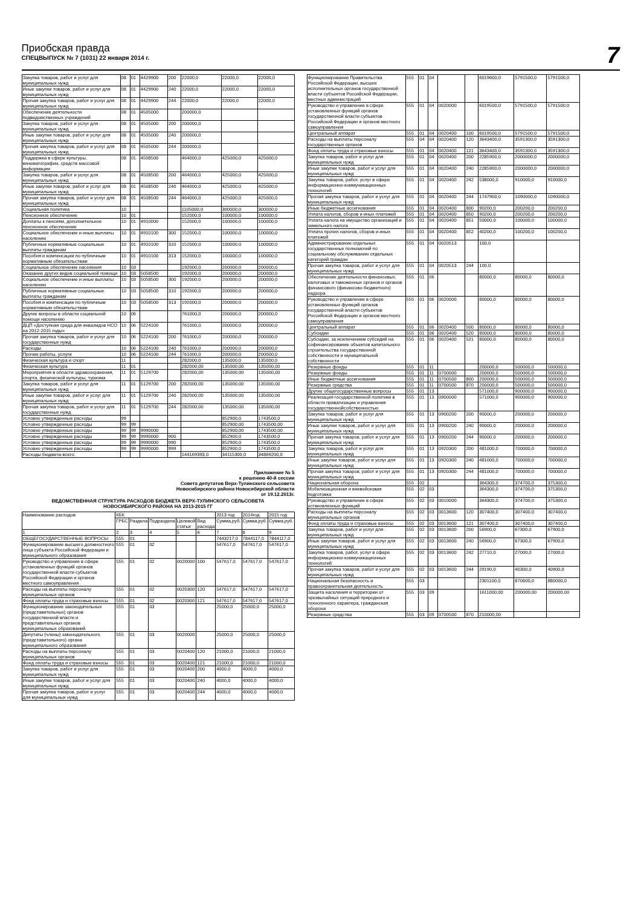Приобская правда
СПЕЦВЫПУСК № 7 (1031) 22 января 2014 г.
7
| Закупка товаров, работ и услуг для муниципальных нужд | 08 | 01 | 4429900 | 200 | 22000,0 | 22000,0 | 22000,0 |
| Иные закупки товаров, работ и услуг для муниципальных нужд | 08 | 01 | 4429900 | 240 | 22000,0 | 22000,0 | 22000,0 |
| Прочая закупка товаров, работ и услуг для муниципальных нужд | 08 | 01 | 4429900 | 244 | 22000,0 | 22000,0 | 22000,0 |
| Обеспечение деятельности подведомственных учреждений | 08 | 01 | 4505000 | | 200000,0 | | |
| Закупка товаров, работ и услуг для муниципальных нужд | 08 | 01 | 4505000 | 200 | 200000,0 | | |
| Иные закупки товаров, работ и услуг для муниципальных нужд | 08 | 01 | 4505000 | 240 | 200000,0 | | |
| Прочая закупка товаров, работ и услуг для муниципальных нужд | 08 | 01 | 4505000 | 244 | 200000,0 | | |
| Поддержка в сфере культуры, кинематографии, средств массовой информации | 08 | 01 | 4508500 | | 464000,0 | 425000,0 | 425000,0 |
| Закупка товаров, работ и услуг для муниципальных нужд | 08 | 01 | 4508500 | 200 | 464000,0 | 425000,0 | 425000,0 |
| Иные закупки товаров, работ и услуг для муниципальных нужд | 08 | 01 | 4508500 | 240 | 464000,0 | 425000,0 | 425000,0 |
| Прочая закупка товаров, работ и услуг для муниципальных нужд | 08 | 01 | 4508500 | 244 | 464000,0 | 425000,0 | 425000,0 |
| Социальная политика | 10 | | | | 1105000,0 | 300000,0 | 300000,0 |
| Пенсионное обеспечение | 10 | 01 | | | 152000,0 | 100000,0 | 100000,0 |
| Доплаты к пенсиям, дополнительное пенсионное обеспечение | 10 | 01 | 4910000 | | 152000,0 | 100000,0 | 100000,0 |
| Социальное обеспечение и иные выплаты населению | 10 | 01 | 4910100 | 300 | 152000,0 | 100000,0 | 100000,0 |
| Публичные нормативные социальные выплаты гражданам | 10 | 01 | 4910100 | 310 | 152000,0 | 100000,0 | 100000,0 |
| Пособия и компенсации по публичным нормативным обязательствам | 10 | 01 | 4910100 | 313 | 152000,0 | 100000,0 | 100000,0 |
| Социальное обеспечение населения | 10 | 03 | | | 192000,0 | 200000,0 | 200000,0 |
| Оказание других видов социальной помощи | 10 | 03 | 5058500 | | 192000,0 | 200000,0 | 200000,0 |
| Социальное обеспечение и иные выплаты населению | 10 | 03 | 5058500 | 300 | 192000,0 | 200000,0 | 200000,0 |
| Публичные нормативные социальные выплаты гражданам | 10 | 03 | 5058500 | 310 | 192000,0 | 200000,0 | 200000,0 |
| Пособия и компенсации по публичным нормативным обязательствам | 10 | 03 | 5058500 | 313 | 192000,0 | 200000,0 | 200000,0 |
| Другие вопросы в области социальной помощи населению | 10 | 06 | | | 761000,0 | 200000,0 | 200000,0 |
| ДЦП «Доступная среда для инвалидов НСО на 2012-2015 годы» | 10 | 06 | 5224100 | | 761000,0 | 200000,0 | 200000,0 |
| Прочая закупка товаров, работ и услуг для государственных нужд | 10 | 06 | 5224100 | 200 | 761000,0 | 200000,0 | 200000,0 |
| Расходы | 10 | 06 | 5224100 | 240 | 761000,0 | 200000,0 | 200000,0 |
| Прочие работы, услуги | 10 | 06 | 5224100 | 244 | 761000,0 | 200000,0 | 200000,0 |
| Физическая культура и спорт | 11 | | | | 282000,0 | 135000,0 | 135000,0 |
| Физическая культура | 11 | 01 | | | 282000,00 | 135000,00 | 135000,00 |
| Мероприятия в области здравоохранения, спорта, физической культуры, туризма | 11 | 01 | 5129700 | | 282000,00 | 135000,00 | 135000,00 |
| Закупка товаров, работ и услуг для муниципальных нужд | 11 | 01 | 5129700 | 200 | 282000,00 | 135000,00 | 135000,00 |
| Иные закупки товаров, работ и услуг для муниципальных нужд | 11 | 01 | 5129700 | 240 | 282000,00 | 135000,00 | 135000,00 |
| Прочая закупка товаров, работ и услуг для государственных нужд | 11 | 01 | 5129700 | 244 | 282000,00 | 135000,00 | 135000,00 |
| Условно утвержденные расходы | 99 | | | | | 852900,0 | 1743500,0 |
| Условно утвержденные расходы | 99 | 99 | | | | 852900,00 | 1743500,00 |
| Условно утвержденные расходы | 99 | 99 | 9990000 | | | 852900,00 | 1743500,00 |
| Условно утвержденные расходы | 99 | 99 | 9990000 | 900 | | 852900,0 | 1743500,0 |
| Условно утвержденные расходы | 99 | 99 | 9990000 | 990 | | 852900,0 | 1743500,0 |
| Условно утвержденные расходы | 99 | 99 | 9990000 | 999 | | 852900,0 | 1743500,0 |
| Расходы бюджета-всего: | | | | | 144169393,0 | 34115300,0 | 34869200,0 |
Приложение № 5
к решению 40-й сессии
Совета депутатов Верх-Тулинского сельсовета
Новосибирского района Новосибирской области
от 19.12.2013г.
ВЕДОМСТВЕННАЯ СТРУКТУРА РАСХОДОВ БЮДЖЕТА ВЕРХ-ТУЛИНСКОГО СЕЛЬСОВЕТА
НОВОСИБИРСКОГО РАЙОНА НА 2013-2015 ГГ
| Наименование расходов | КБК | | | | | 2013 год | 2014год | 2015 год |
| --- | --- | --- | --- | --- | --- | --- | --- | --- |
| | ГРБС | Раздела | Подраздела | Целевой статьи | Вид расхода | Сумма,руб. | Сумма,руб. | Сумма,руб. |
| 1 | 2 | 3 | 4 | 5 | 6 | 7 | 8 | 9 |
| ОБЩЕГОСУДАРСТВЕННЫЕ ВОПРОСЫ | 555 | 01 | | | | 7443217,0 | 7844117,0 | 7844117,0 |
| Функционирование высшего должностного лица субъекта Российской Федерации и муниципального образования | 555 | 01 | 02 | | | 547617,0 | 547617,0 | 547617,0 |
| Руководство и управление в сфере установленных функций органов государственной власти субъектов Российской Федерации и органов местного самоуправления | 555 | 01 | 02 | 0020000 | 100 | 547617,0 | 547617,0 | 547617,0 |
| Расходы на выплаты персоналу муниципальных органов | 555 | 01 | 02 | 0020300 | 120 | 547617,0 | 547617,0 | 547617,0 |
| Фонд оплаты труда и страховые взносы | 555 | 01 | 02 | 0020300 | 121 | 547617,0 | 547617,0 | 547617,0 |
| Функционирование законодательных (представительных) органов государственной власти и представительных органов муниципальных образований | 555 | 01 | 03 | | | 25000,0 | 25000,0 | 25000,0 |
| Депутаты (члены) законодательного (представительного) органа муниципального образования | 555 | 01 | 03 | 0020000 | | 25000,0 | 25000,0 | 25000,0 |
| Расходы на выплаты персоналу муниципальных органов | 555 | 01 | 03 | 0020400 | 120 | 21000,0 | 21000,0 | 21000,0 |
| Фонд оплаты труда и страховые взносы | 555 | 01 | 03 | 0020400 | 121 | 21000,0 | 21000,0 | 21000,0 |
| Закупка товаров, работ и услуг для муниципальных нужд | 555 | 01 | 03 | 0020400 | 200 | 4000,0 | 4000,0 | 4000,0 |
| Иные закупки товаров, работ и услуг для муниципальных нужд | 555 | 01 | 03 | 0020400 | 240 | 4000,0 | 4000,0 | 4000,0 |
| Прочая закупка товаров, работ и услуг для муниципальных нужд | 555 | 01 | 03 | 0020400 | 244 | 4000,0 | 4000,0 | 4000,0 |
| Функционирование Правительства Российской Федерации, высших исполнительных органов государственной власти субъектов Российской Федерации, местных администраций | 555 | 01 | 04 | | | 6019600,0 | 5791500,0 | 5791500,0 |
| Руководство и управление в сфере установленных функций органов государственной власти субъектов Российской Федерации и органов местного самоуправления | 555 | 01 | 04 | 0020000 | | 6019500,0 | 5791500,0 | 5791500,0 |
| Центральный аппарат | 555 | 01 | 04 | 0020400 | 100 | 6019500,0 | 5791500,0 | 5791500,0 |
| Расходы на выплаты персоналу государственных органов | 555 | 04 | 04 | 0020400 | 120 | 3643400,0 | 3591300,0 | 3591300,0 |
| Фонд оплаты труда и страховые взносы | 555 | 01 | 04 | 0020400 | 121 | 3643400,0 | 3591300,0 | 3591300,0 |
| Закупка товаров, работ и услуг для муниципальных нужд | 555 | 01 | 04 | 0020400 | 200 | 2285900,0 | 2000000,0 | 2000000,0 |
| Иные закупки товаров, работ и услуг для муниципальных нужд | 555 | 01 | 04 | 0020400 | 240 | 2285900,0 | 2000000,0 | 2000000,0 |
| Закупка товаров, работ, услуг в сфере информационно-коммуникационных технологий | 555 | 01 | 04 | 0020400 | 242 | 538000,0 | 910000,0 | 910000,0 |
| Прочая закупка товаров, работ и услуг для муниципальных нужд | 555 | 01 | 04 | 0020400 | 244 | 1747900,0 | 1090000,0 | 1090000,0 |
| Иные бюджетные ассигнования | 555 | 01 | 04 | 0020400 | 800 | 90200,0 | 200200,0 | 200200,0 |
| Уплата налогов, сборов и иных платежей | 555 | 01 | 04 | 0020400 | 850 | 90200,0 | 200200,0 | 200200,0 |
| Уплата налога на имущество организаций и земельного налога | 555 | 01 | 04 | 0020400 | 851 | 50000,0 | 100000,0 | 100000,0 |
| Уплата прочих налогов, сборов и иных платежей | 555 | 01 | 04 | 0020400 | 852 | 40200,0 | 100200,0 | 100200,0 |
| Администрирование отдельных государственных полномочий по социальному обслуживанию отдельных категорий граждан | 555 | 01 | 04 | 0020513 | | 100,0 | | |
| Прочая закупка товаров, работ и услуг для муниципальных нужд | 555 | 01 | 04 | 0020513 | 244 | 100,0 | | |
| Обеспечение деятельности финансовых, налоговых и таможенных органов и органов финансового (финансово-бюджетного) надзора | 555 | 01 | 06 | | | 80000,0 | 80000,0 | 80000,0 |
| Руководство и управление в сфере установленных функций органов государственной власти субъектов Российской Федерации и органов местного самоуправления | 555 | 01 | 06 | 0020000 | | 80000,0 | 80000,0 | 80000,0 |
| Центральный аппарат | 555 | 01 | 06 | 0020400 | 500 | 80000,0 | 80000,0 | 80000,0 |
| Субсидии | 555 | 01 | 06 | 0020400 | 520 | 80000,0 | 80000,0 | 80000,0 |
| Субсидии, за исключением субсидий на софинансирование объектов капитального строительства государственной собственности и муниципальной собственности | 555 | 01 | 06 | 0020400 | 521 | 80000,0 | 80000,0 | 80000,0 |
| Резервные фонды | 555 | 01 | 11 | | | 200000,0 | 500000,0 | 500000,0 |
| Резервные фонды | 555 | 01 | 11 | 0700000 | | 200000,0 | 500000,0 | 500000,0 |
| Иные бюджетные ассигнования | 555 | 01 | 11 | 0700500 | 800 | 200000,0 | 500000,0 | 500000,0 |
| Резервные средства | 555 | 01 | 11 | 0700500 | 870 | 200000,0 | 500000,0 | 500000,0 |
| Другие общегосударственные вопросы | 555 | 01 | 13 | | | 571000,0 | 900000,0 | 900000,0 |
| Реализация государственной политики в области приватизации и управления государственнойсобственностью | 555 | 01 | 13 | 0900000 | | 571000,0 | 900000,0 | 900000,0 |
| Закупка товаров, работ и услуг для муниципальных нужд | 555 | 01 | 13 | 0900200 | 200 | 90000,0 | 200000,0 | 200000,0 |
| Иные закупки товаров, работ и услуг для муниципальных нужд | 555 | 01 | 13 | 0900200 | 240 | 90000,0 | 200000,0 | 200000,0 |
| Прочая закупка товаров, работ и услуг для муниципальных нужд | 555 | 01 | 13 | 0900200 | 244 | 90000,0 | 200000,0 | 200000,0 |
| Закупка товаров, работ и услуг для муниципальных нужд | 555 | 01 | 13 | 0920300 | 200 | 481000,0 | 700000,0 | 700000,0 |
| Иные закупки товаров, работ и услуг для муниципальных нужд | 555 | 01 | 13 | 0920300 | 240 | 481000,0 | 700000,0 | 700000,0 |
| Прочая закупка товаров, работ и услуг для муниципальных нужд | 555 | 01 | 13 | 0920300 | 244 | 481000,0 | 700000,0 | 700000,0 |
| Национальная оборона | 555 | 02 | | | | 364300,0 | 374700,0 | 375300,0 |
| Мобилизационная и вневойсковая подготовка | 555 | 02 | 03 | | | 364300,0 | 374700,0 | 375300,0 |
| Руководство и управление в сфере установленных функций | 555 | 02 | 03 | 0010000 | | 364300,0 | 374700,0 | 375300,0 |
| Расходы на выплаты персоналу муниципальных органов | 555 | 02 | 03 | 0013600 | 120 | 307400,0 | 307400,0 | 307400,0 |
| Фонд оплаты труда и страховые взносы | 555 | 02 | 03 | 0013600 | 121 | 307400,0 | 307400,0 | 307400,0 |
| Закупка товаров, работ и услуг для муниципальных нужд | 555 | 02 | 03 | 0013600 | 200 | 56900,0 | 67300,0 | 67900,0 |
| Иные закупки товаров, работ и услуг для муниципальных нужд | 555 | 02 | 03 | 0013600 | 240 | 56900,0 | 67300,0 | 67900,0 |
| Закупка товаров, работ, услуг в сфере информационно-коммуникационных технологий | 555 | 02 | 03 | 0013600 | 242 | 27710,0 | 27000,0 | 27000,0 |
| Прочая закупка товаров, работ и услуг для муниципальных нужд | 555 | 02 | 03 | 0013600 | 244 | 29190,0 | 40300,0 | 40900,0 |
| Национальная безопасность и правоохранительная деятельность | 555 | 03 | | | | 2301100,0 | 870600,0 | 880000,0 |
| Защита населения и территории от чрезвычайных ситуаций природного и техногенного характера, гражданская оборона | 555 | 03 | 09 | | | 1611000,00 | 200000,00 | 200000,00 |
| Резервные средства | 555 | 03 | 09 | 0700500 | 870 | 210000,00 | | |